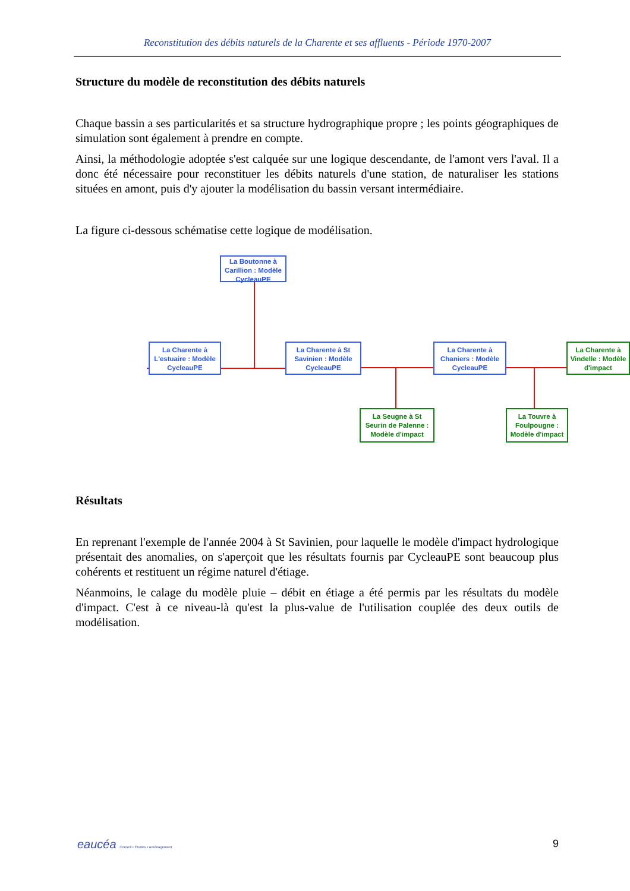Reconstitution des débits naturels de la Charente et ses affluents - Période 1970-2007
Structure du modèle de reconstitution des débits naturels
Chaque bassin a ses particularités et sa structure hydrographique propre ; les points géographiques de simulation sont également à prendre en compte.
Ainsi, la méthodologie adoptée s'est calquée sur une logique descendante, de l'amont vers l'aval. Il a donc été nécessaire pour reconstituer les débits naturels d'une station, de naturaliser les stations situées en amont, puis d'y ajouter la modélisation du bassin versant intermédiaire.
La figure ci-dessous schématise cette logique de modélisation.
La Boutonne à Carillion : Modèle CycleauPE
La Charente à L'estuaire : Modèle CycleauPE
La Charente à St Savinien : Modèle CycleauPE
La Charente à Chaniers : Modèle CycleauPE
La Charente à Vindelle : Modèle d'impact
La Seugne à St Seurin de Palenne : Modèle d'impact
La Touvre à Foulpougne : Modèle d'impact
Résultats
En reprenant l'exemple de l'année 2004 à St Savinien, pour laquelle le modèle d'impact hydrologique présentait des anomalies, on s'aperçoit que les résultats fournis par CycleauPE sont beaucoup plus cohérents et restituent un régime naturel d'étiage.
Néanmoins, le calage du modèle pluie – débit en étiage a été permis par les résultats du modèle d'impact. C'est à ce niveau-là qu'est la plus-value de l'utilisation couplée des deux outils de modélisation.
eaucéa Conseil • Études • Aménagement 9